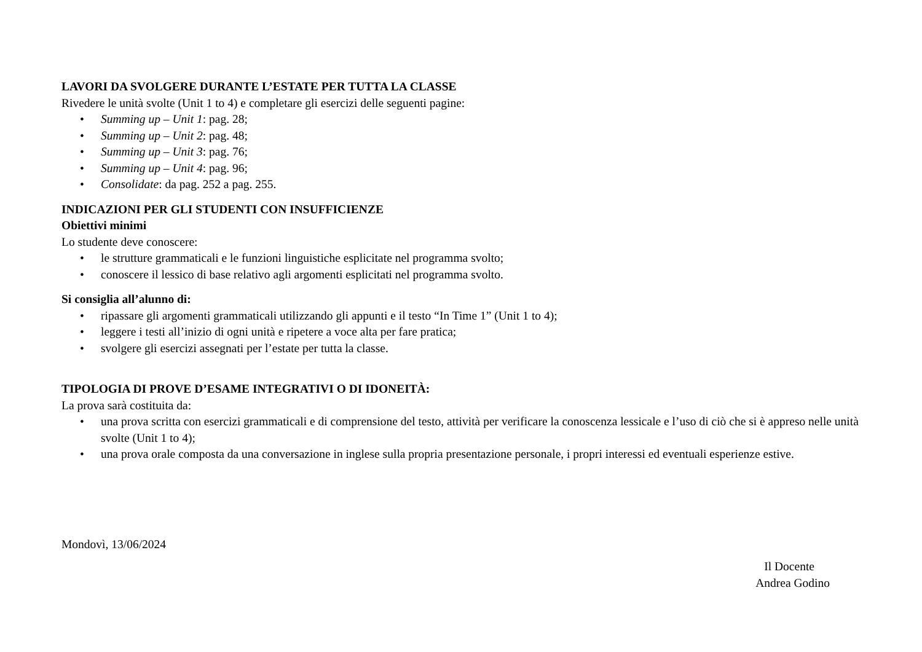LAVORI DA SVOLGERE DURANTE L’ESTATE PER TUTTA LA CLASSE
Rivedere le unità svolte (Unit 1 to 4) e completare gli esercizi delle seguenti pagine:
• Summing up – Unit 1: pag. 28;
• Summing up – Unit 2: pag. 48;
• Summing up – Unit 3: pag. 76;
• Summing up – Unit 4: pag. 96;
• Consolidate: da pag. 252 a pag. 255.
INDICAZIONI PER GLI STUDENTI CON INSUFFICIENZE
Obiettivi minimi
Lo studente deve conoscere:
• le strutture grammaticali e le funzioni linguistiche esplicitate nel programma svolto;
• conoscere il lessico di base relativo agli argomenti esplicitati nel programma svolto.
Si consiglia all’alunno di:
• ripassare gli argomenti grammaticali utilizzando gli appunti e il testo “In Time 1” (Unit 1 to 4);
• leggere i testi all’inizio di ogni unità e ripetere a voce alta per fare pratica;
• svolgere gli esercizi assegnati per l’estate per tutta la classe.
TIPOLOGIA DI PROVE D’ESAME INTEGRATIVI O DI IDONEITÀ:
La prova sarà costituita da:
• una prova scritta con esercizi grammaticali e di comprensione del testo, attività per verificare la conoscenza lessicale e l’uso di ciò che si è appreso nelle unità svolte (Unit 1 to 4);
• una prova orale composta da una conversazione in inglese sulla propria presentazione personale, i propri interessi ed eventuali esperienze estive.
Mondovì, 13/06/2024
Il Docente
Andrea Godino